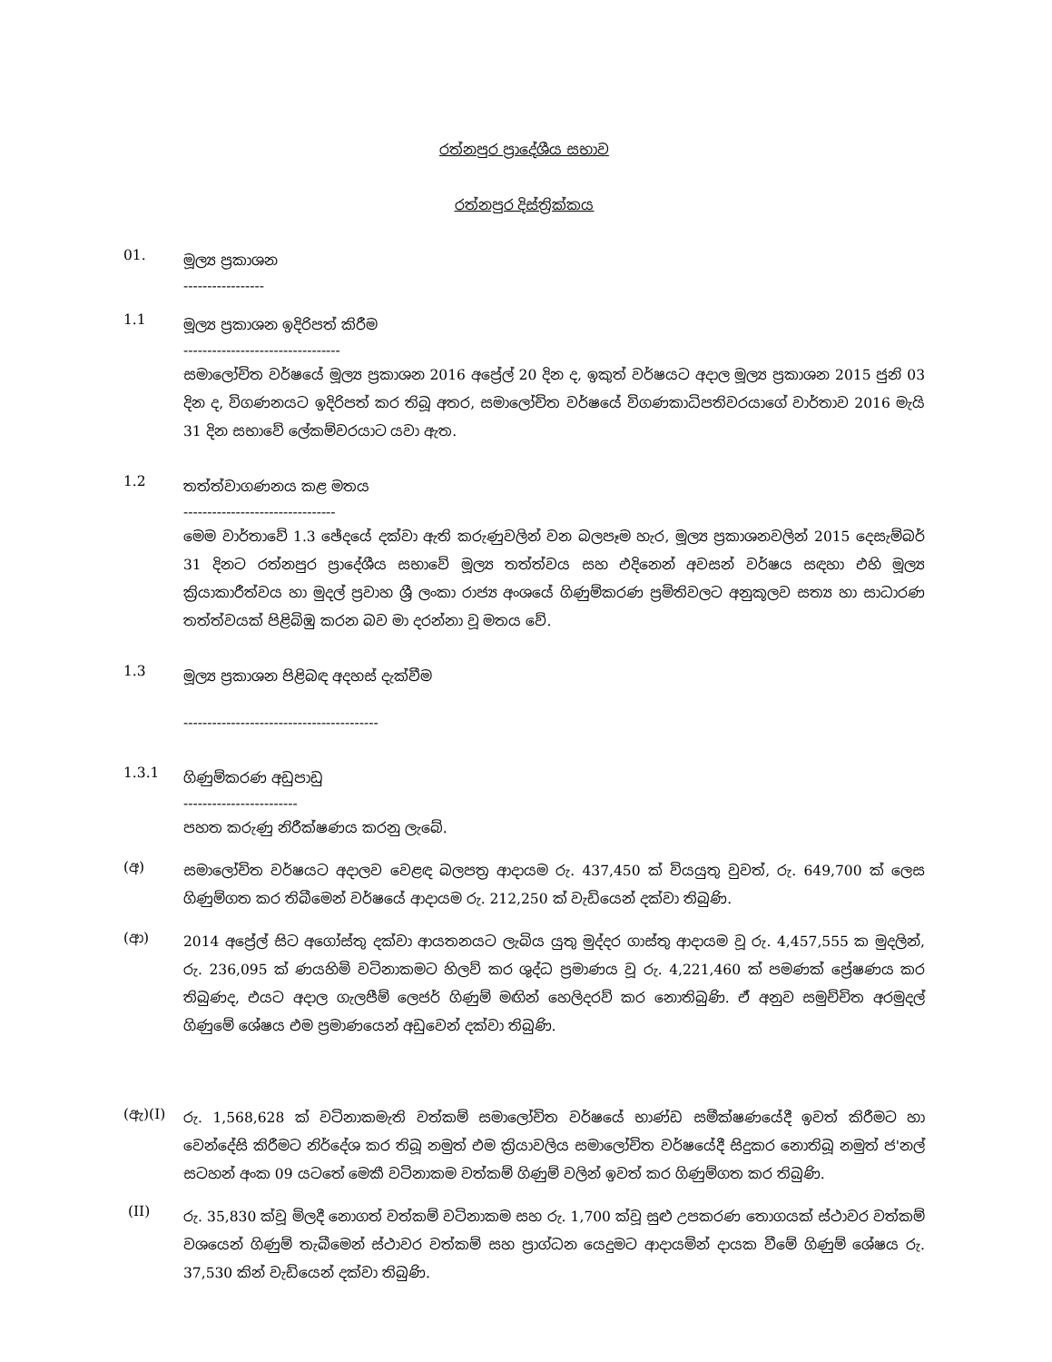රත්නපුර ප්‍රාදේශීය සභාව
රත්නපුර දිස්ත්‍රික්කය
01.
මූල්‍ය ප්‍රකාශන
-----------------
1.1
මූල්‍ය ප්‍රකාශන ඉදිරිපත් කිරීම
---------------------------------
සමාලෝචිත වර්ෂයේ මූල්‍ය ප්‍රකාශන 2016 අප්‍රේල් 20 දින ද, ඉකුත් වර්ෂයට අදාල මූල්‍ය ප්‍රකාශන 2015 ජුනි 03 දින ද, විගණනයට ඉදිරිපත් කර තිබූ අතර, සමාලෝචිත වර්ෂයේ විගණකාධිපතිවරයාගේ වාර්තාව 2016 මැයි 31 දින සභාවේ ලේකම්වරයාට යවා ඇත.
1.2
තත්ත්වාගණනය කළ මතය
--------------------------------
මෙම වාර්තාවේ 1.3 ඡේදයේ දක්වා ඇති කරුණුවලින් වන බලපෑම හැර, මූල්‍ය ප්‍රකාශනවලින් 2015 දෙසැම්බර් 31 දිනට රත්නපුර ප්‍රාදේශීය සභාවේ මූල්‍ය තත්ත්වය සහ එදිනෙන් අවසන් වර්ෂය සඳහා එහි මූල්‍ය ක්‍රියාකාරීත්වය හා මුදල් ප්‍රවාහ ශ්‍රී ලංකා රාජ්‍ය අංශයේ ගිණුම්කරණ ප්‍රමිතිවලට අනුකූලව සත්‍ය හා සාධාරණ තත්ත්වයක් පිළිබිඹු කරන බව මා දරන්නා වූ මතය වේ.
1.3
මූල්‍ය ප්‍රකාශන පිළිබඳ අදහස් දැක්වීම
-----------------------------------------
1.3.1
ගිණුම්කරණ අඩුපාඩු
------------------------
පහත කරුණු නිරීක්ෂණය කරනු ලැබේ.
(අ)
සමාලෝචිත වර්ෂයට අදාලව වෙළඳ බලපත්‍ර ආදායම රු. 437,450 ක් වියයුතු වුවත්, රු. 649,700 ක් ලෙස ගිණුම්ගත කර තිබීමෙන් වර්ෂයේ ආදායම රු. 212,250 ක් වැඩියෙන් දක්වා තිබුණි.
(ආ)
2014 අප්‍රේල් සිට අගෝස්තු දක්වා ආයතනයට ලැබිය යුතු මුද්දර ගාස්තු ආදායම වූ රු. 4,457,555 ක මුදලින්, රු. 236,095 ක් ණයහිමි වටිනාකමට හිලව් කර ශුද්ධ ප්‍රමාණය වූ රු. 4,221,460 ක් පමණක් ප්‍රේෂණය කර තිබුණද, එයට අදාල ගැලපීම් ලෙජර් ගිණුම් මඟින් හෙලිදරව් කර නොතිබුණි. ඒ අනුව සමුච්චිත අරමුදල් ගිණුමේ ශේෂය එම ප්‍රමාණයෙන් අඩුවෙන් දක්වා තිබුණි.
(ඇ)(I)
රු. 1,568,628 ක් වටිනාකමැති වත්කම් සමාලෝචිත වර්ෂයේ භාණ්ඩ සමීක්ෂණයේදී ඉවත් කිරීමට හා වෙන්දේසි කිරීමට නිර්දේශ කර තිබූ නමුත් එම ක්‍රියාවලිය සමාලෝචිත වර්ෂයේදී සිදුකර නොතිබූ නමුත් ජ'නල් සටහන් අංක 09 යටතේ මෙකී වටිනාකම වත්කම් ගිණුම් වලින් ඉවත් කර ගිණුම්ගත කර තිබුණි.
(II)
රු. 35,830 ක්වූ මිලදී නොගත් වත්කම් වටිනාකම සහ රු. 1,700 ක්වූ සුළු උපකරණ තොගයක් ස්ථාවර වත්කම් වශයෙන් ගිණුම් තැබීමෙන් ස්ථාවර වත්කම් සහ ප්‍රාග්ධන යෙදුමට ආදායමින් දායක වීමේ ගිණුම් ශේෂය රු. 37,530 කින් වැඩියෙන් දක්වා තිබුණි.